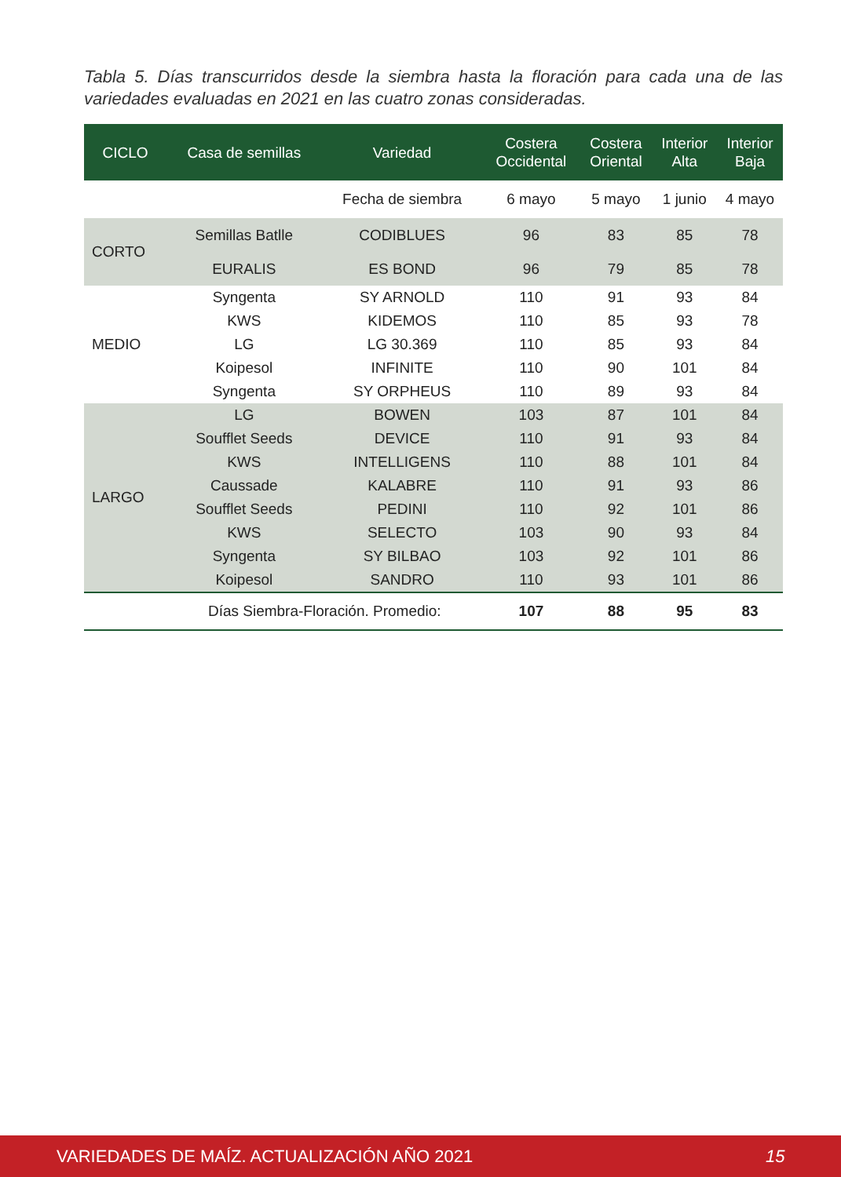Tabla 5. Días transcurridos desde la siembra hasta la floración para cada una de las variedades evaluadas en 2021 en las cuatro zonas consideradas.
| CICLO | Casa de semillas | Variedad | Costera Occidental | Costera Oriental | Interior Alta | Interior Baja |
| --- | --- | --- | --- | --- | --- | --- |
| | | Fecha de siembra | 6 mayo | 5 mayo | 1 junio | 4 mayo |
| CORTO | Semillas Batlle | CODIBLUES | 96 | 83 | 85 | 78 |
| | EURALIS | ES BOND | 96 | 79 | 85 | 78 |
| MEDIO | Syngenta | SY ARNOLD | 110 | 91 | 93 | 84 |
| | KWS | KIDEMOS | 110 | 85 | 93 | 78 |
| | LG | LG 30.369 | 110 | 85 | 93 | 84 |
| | Koipesol | INFINITE | 110 | 90 | 101 | 84 |
| | Syngenta | SY ORPHEUS | 110 | 89 | 93 | 84 |
| LARGO | LG | BOWEN | 103 | 87 | 101 | 84 |
| | Soufflet Seeds | DEVICE | 110 | 91 | 93 | 84 |
| | KWS | INTELLIGENS | 110 | 88 | 101 | 84 |
| | Caussade | KALABRE | 110 | 91 | 93 | 86 |
| | Soufflet Seeds | PEDINI | 110 | 92 | 101 | 86 |
| | KWS | SELECTO | 103 | 90 | 93 | 84 |
| | Syngenta | SY BILBAO | 103 | 92 | 101 | 86 |
| | Koipesol | SANDRO | 110 | 93 | 101 | 86 |
| | Días Siembra-Floración. Promedio: | | 107 | 88 | 95 | 83 |
VARIEDADES DE MAÍZ. ACTUALIZACIÓN AÑO 2021 15